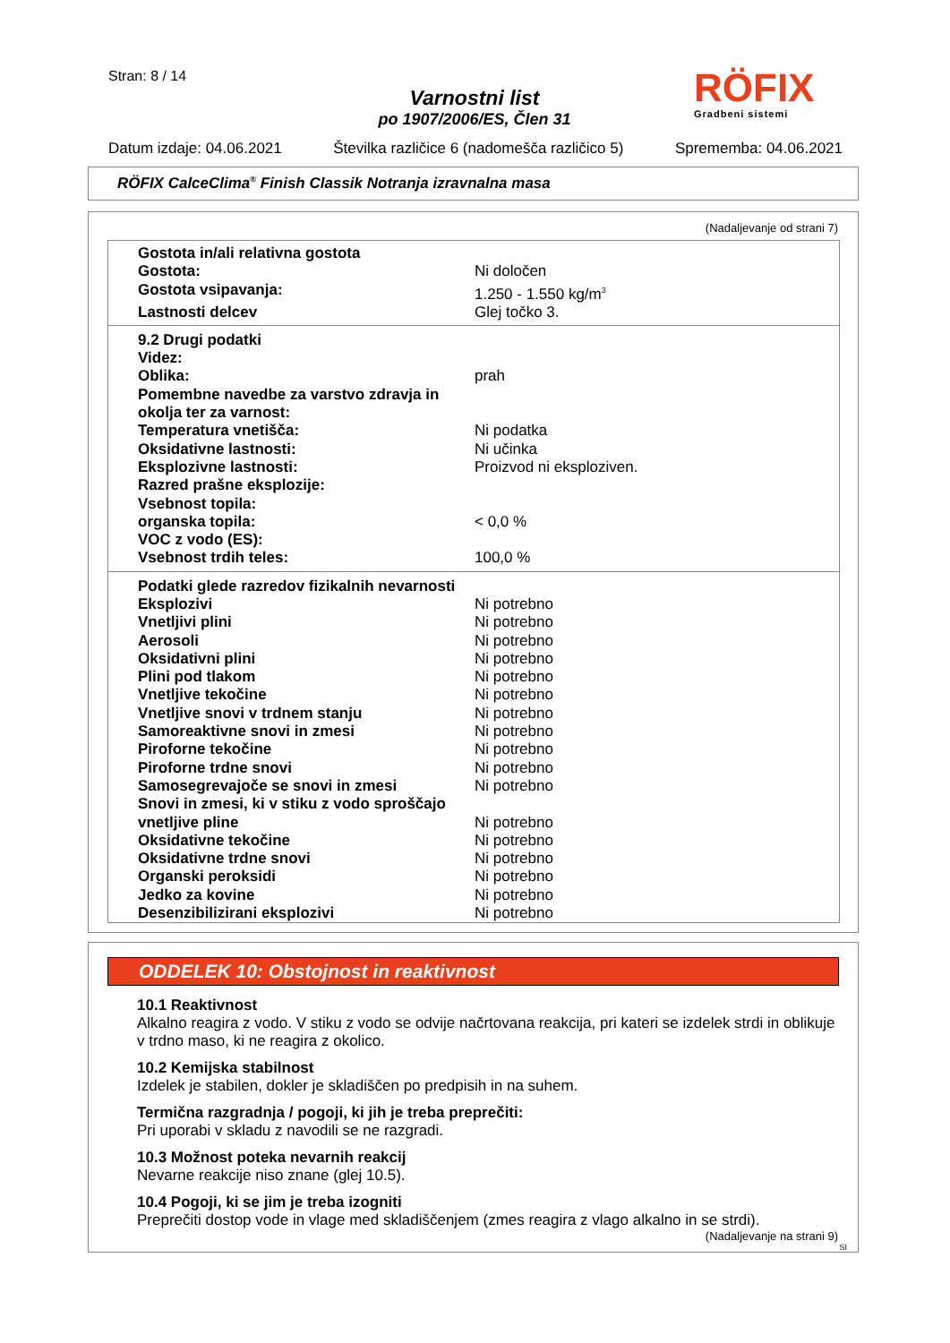Stran: 8 / 14
Varnostni list
po 1907/2006/ES, Člen 31
RÖFIX
Gradbeni sistemi
Datum izdaje: 04.06.2021 Številka različice 6 (nadomešča različico 5) Sprememba: 04.06.2021
RÖFIX CalceClima<sup>®</sup> Finish Classik Notranja izravnalna masa
(Nadaljevanje od strani 7)
| Gostota in/ali relativna gostota | |
| Gostota: | Ni določen |
| Gostota vsipavanja: | 1.250 - 1.550 kg/m<sup>3</sup> |
| Lastnosti delcev | Glej točko 3. |
| 9.2 Drugi podatki | |
| Videz: | |
| Oblika: | prah |
| Pomembne navedbe za varstvo zdravja in okolja ter za varnost: | |
| Temperatura vnetišča: | Ni podatka |
| Oksidativne lastnosti: | Ni učinka |
| Eksplozivne lastnosti: | Proizvod ni eksploziven. |
| Razred prašne eksplozije: | |
| Vsebnost topila: | |
| organska topila: | < 0,0 % |
| VOC z vodo (ES): | |
| Vsebnost trdih teles: | 100,0 % |
| Podatki glede razredov fizikalnih nevarnosti | |
| Eksplozivi | Ni potrebno |
| Vnetljivi plini | Ni potrebno |
| Aerosoli | Ni potrebno |
| Oksidativni plini | Ni potrebno |
| Plini pod tlakom | Ni potrebno |
| Vnetljive tekočine | Ni potrebno |
| Vnetljive snovi v trdnem stanju | Ni potrebno |
| Samoreaktivne snovi in zmesi | Ni potrebno |
| Piroforne tekočine | Ni potrebno |
| Piroforne trdne snovi | Ni potrebno |
| Samosegrevajoče se snovi in zmesi | Ni potrebno |
| Snovi in zmesi, ki v stiku z vodo sproščajo vnetljive pline | Ni potrebno |
| Oksidativne tekočine | Ni potrebno |
| Oksidativne trdne snovi | Ni potrebno |
| Organski peroksidi | Ni potrebno |
| Jedko za kovine | Ni potrebno |
| Desenzibilizirani eksplozivi | Ni potrebno |
ODDELEK 10: Obstojnost in reaktivnost
10.1 Reaktivnost
Alkalno reagira z vodo. V stiku z vodo se odvije načrtovana reakcija, pri kateri se izdelek strdi in oblikuje v trdno maso, ki ne reagira z okolico.
10.2 Kemijska stabilnost
Izdelek je stabilen, dokler je skladiščen po predpisih in na suhem.
Termična razgradnja / pogoji, ki jih je treba preprečiti:
Pri uporabi v skladu z navodili se ne razgradi.
10.3 Možnost poteka nevarnih reakcij
Nevarne reakcije niso znane (glej 10.5).
10.4 Pogoji, ki se jim je treba izogniti
Preprečiti dostop vode in vlage med skladiščenjem (zmes reagira z vlago alkalno in se strdi).
(Nadaljevanje na strani 9)
SI